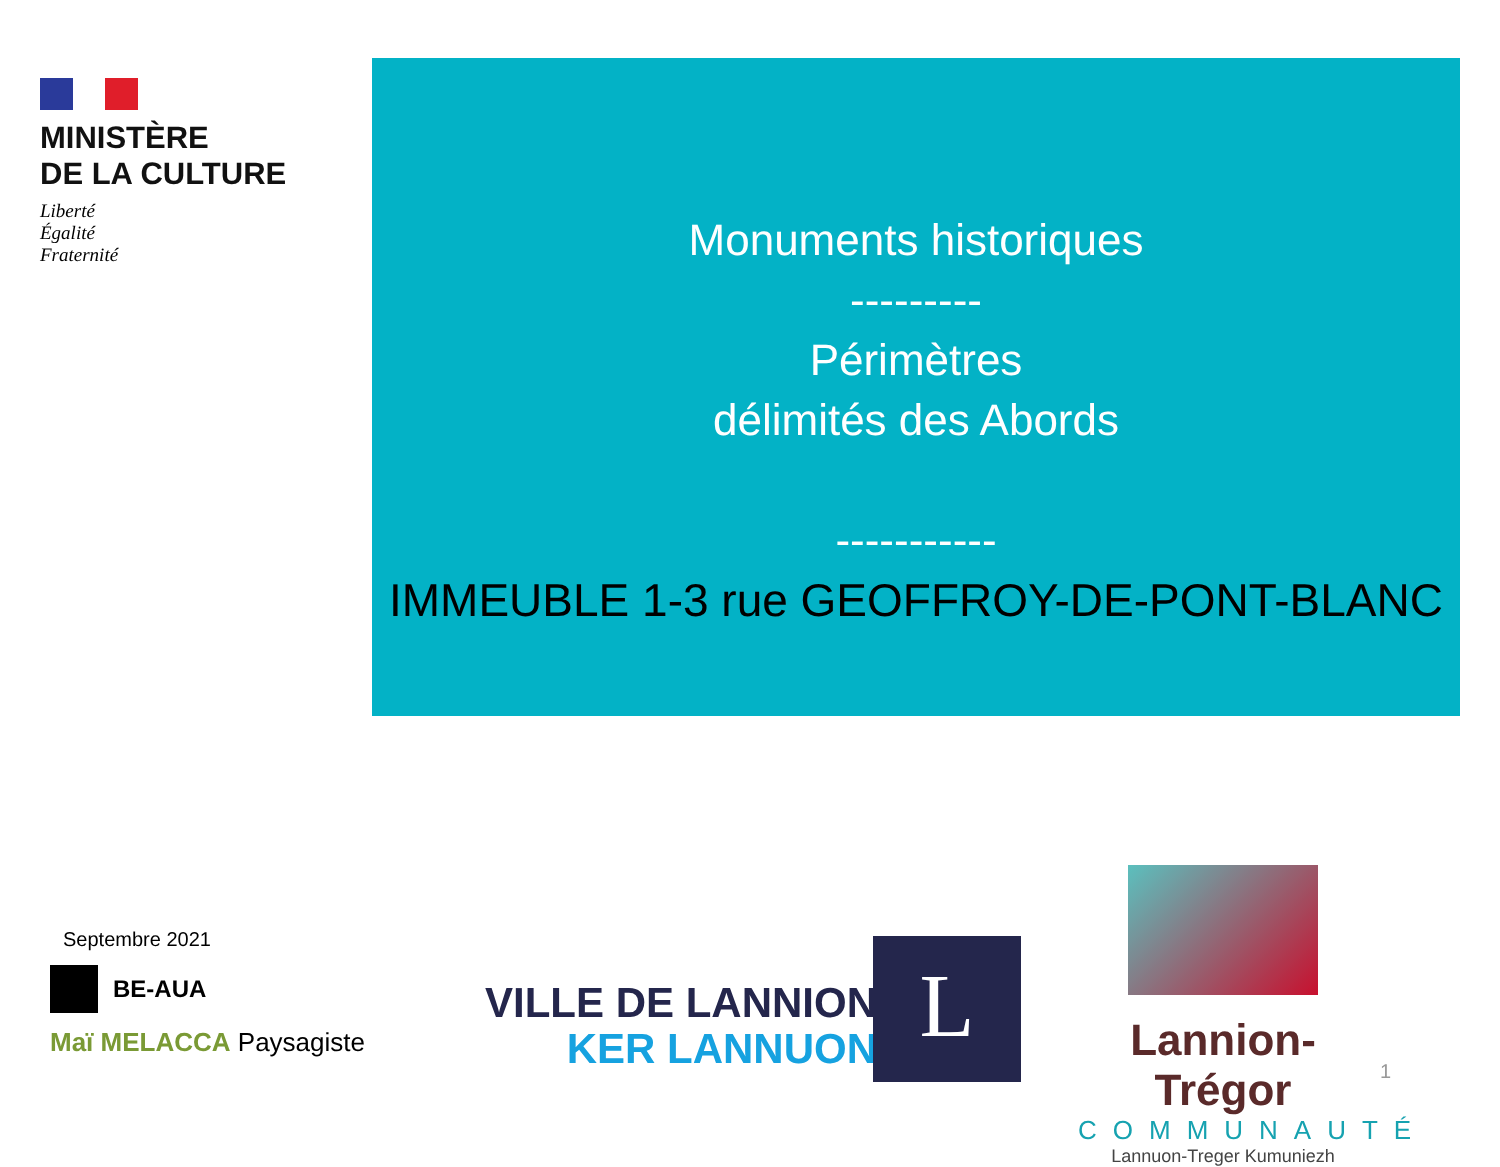MINISTÈRE
DE LA CULTURE
Liberté
Égalité
Fraternité
Monuments historiques
---------
Périmètres
délimités des Abords
-----------
IMMEUBLE 1-3 rue GEOFFROY-DE-PONT-BLANC
Septembre 2021
BE-AUA
Maï MELACCA Paysagiste
VILLE DE LANNION
KER LANNUON
L
Lannion-Trégor
COMMUNAUTÉ
Lannuon-Treger Kumuniezh
1